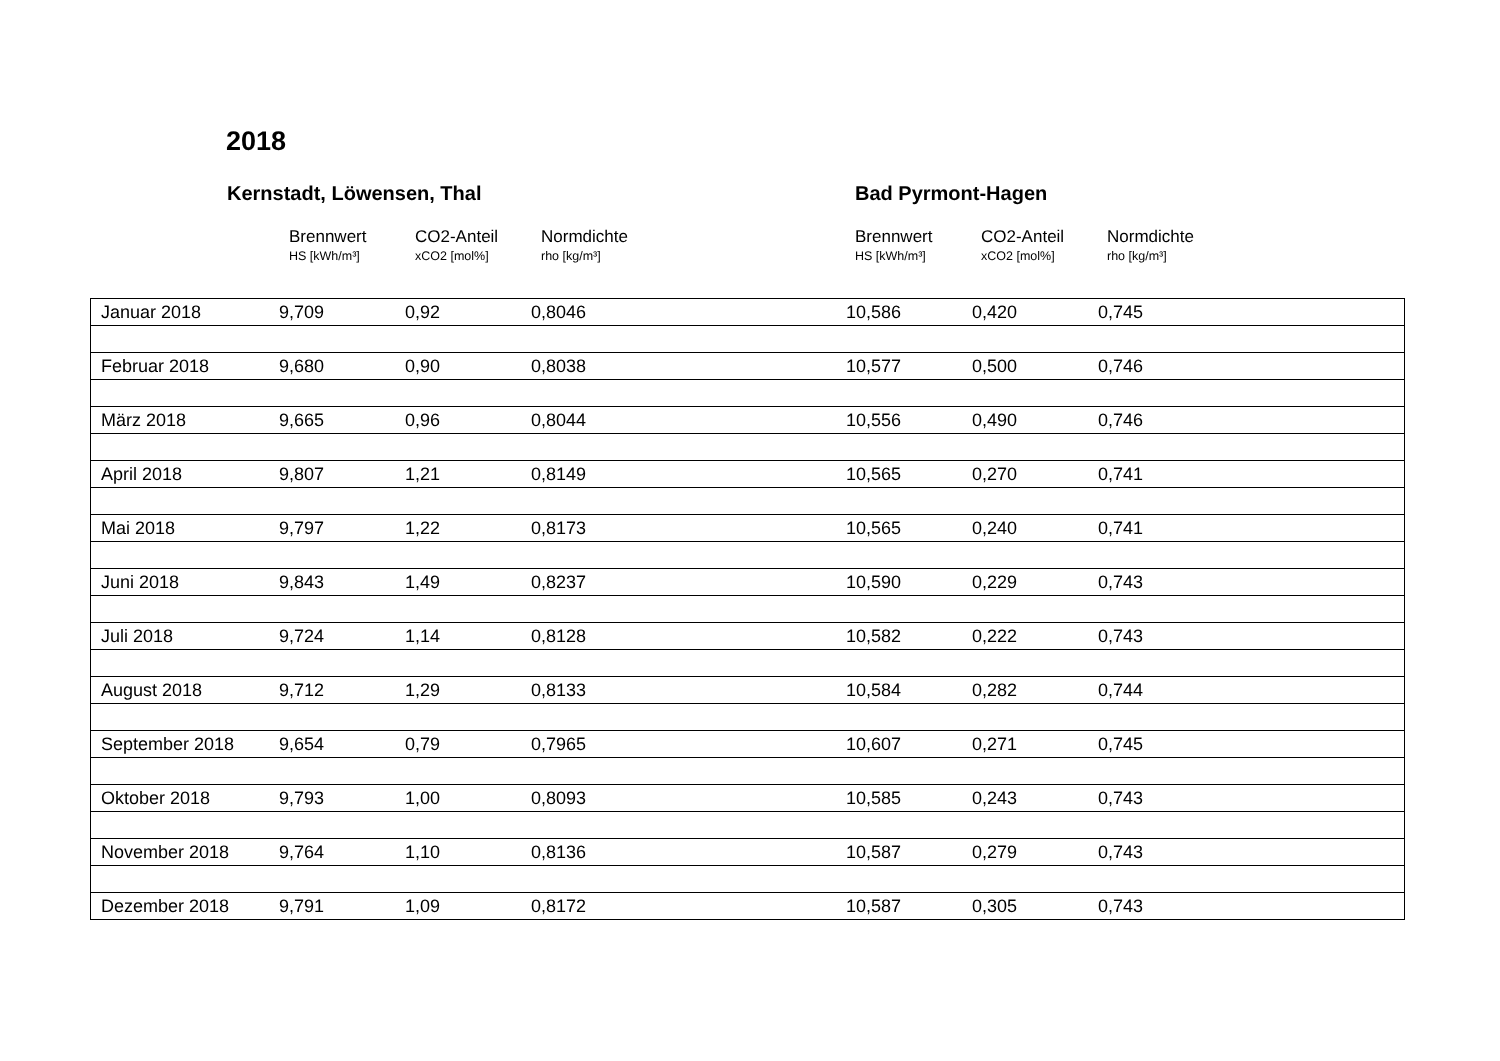2018
Kernstadt, Löwensen, Thal Bad Pyrmont-Hagen
Brennwert
HS [kWh/m³]
CO2-Anteil
xCO2 [mol%]
Normdichte
rho [kg/m³]
Brennwert
HS [kWh/m³]
CO2-Anteil
xCO2 [mol%]
Normdichte
rho [kg/m³]
| Januar 2018 | 9,709 | 0,92 | 0,8046 | 10,586 | 0,420 | 0,745 |
| Februar 2018 | 9,680 | 0,90 | 0,8038 | 10,577 | 0,500 | 0,746 |
| März 2018 | 9,665 | 0,96 | 0,8044 | 10,556 | 0,490 | 0,746 |
| April 2018 | 9,807 | 1,21 | 0,8149 | 10,565 | 0,270 | 0,741 |
| Mai 2018 | 9,797 | 1,22 | 0,8173 | 10,565 | 0,240 | 0,741 |
| Juni 2018 | 9,843 | 1,49 | 0,8237 | 10,590 | 0,229 | 0,743 |
| Juli 2018 | 9,724 | 1,14 | 0,8128 | 10,582 | 0,222 | 0,743 |
| August 2018 | 9,712 | 1,29 | 0,8133 | 10,584 | 0,282 | 0,744 |
| September 2018 | 9,654 | 0,79 | 0,7965 | 10,607 | 0,271 | 0,745 |
| Oktober 2018 | 9,793 | 1,00 | 0,8093 | 10,585 | 0,243 | 0,743 |
| November 2018 | 9,764 | 1,10 | 0,8136 | 10,587 | 0,279 | 0,743 |
| Dezember 2018 | 9,791 | 1,09 | 0,8172 | 10,587 | 0,305 | 0,743 |